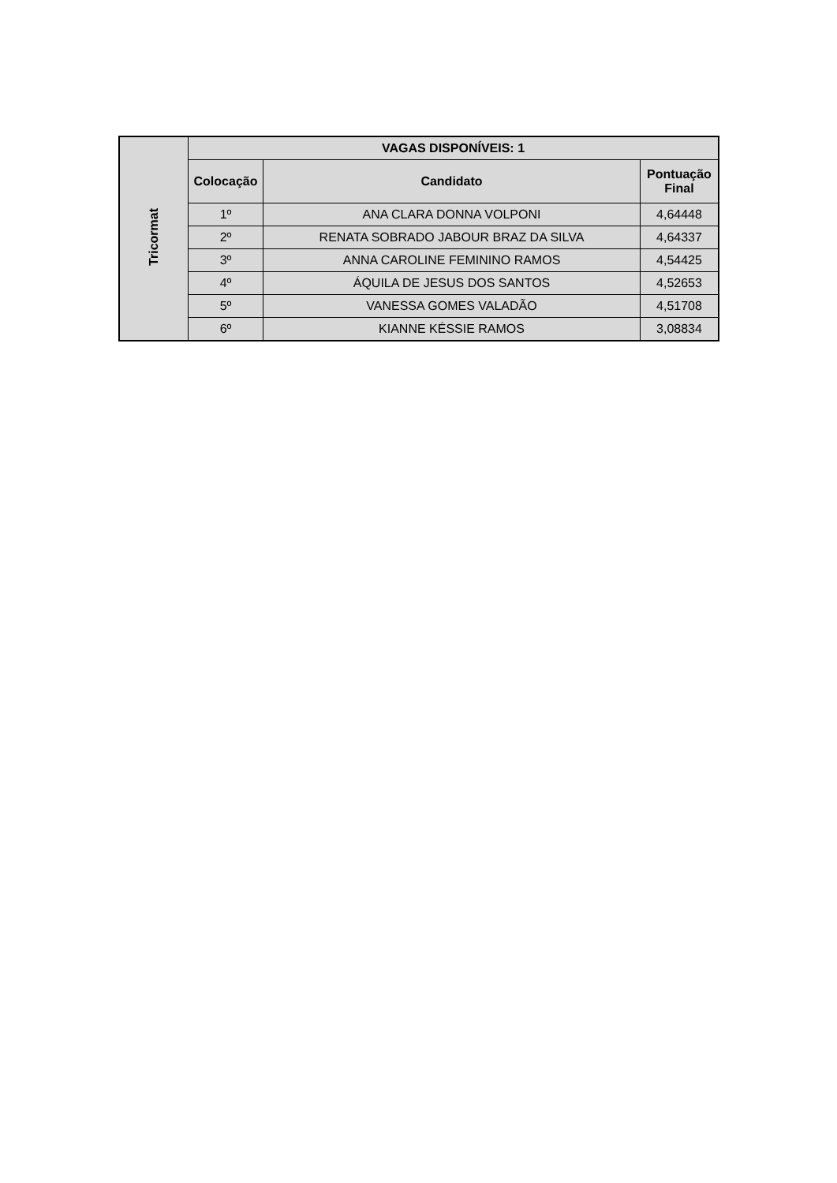| Tricormat | VAGAS DISPONÍVEIS: 1 | | |
| --- | --- | --- | --- |
| | Colocação | Candidato | Pontuação Final |
| | 1º | ANA CLARA DONNA VOLPONI | 4,64448 |
| | 2º | RENATA SOBRADO JABOUR BRAZ DA SILVA | 4,64337 |
| | 3º | ANNA CAROLINE FEMININO RAMOS | 4,54425 |
| | 4º | ÁQUILA DE JESUS DOS SANTOS | 4,52653 |
| | 5º | VANESSA GOMES VALADÃO | 4,51708 |
| | 6º | KIANNE KÉSSIE RAMOS | 3,08834 |